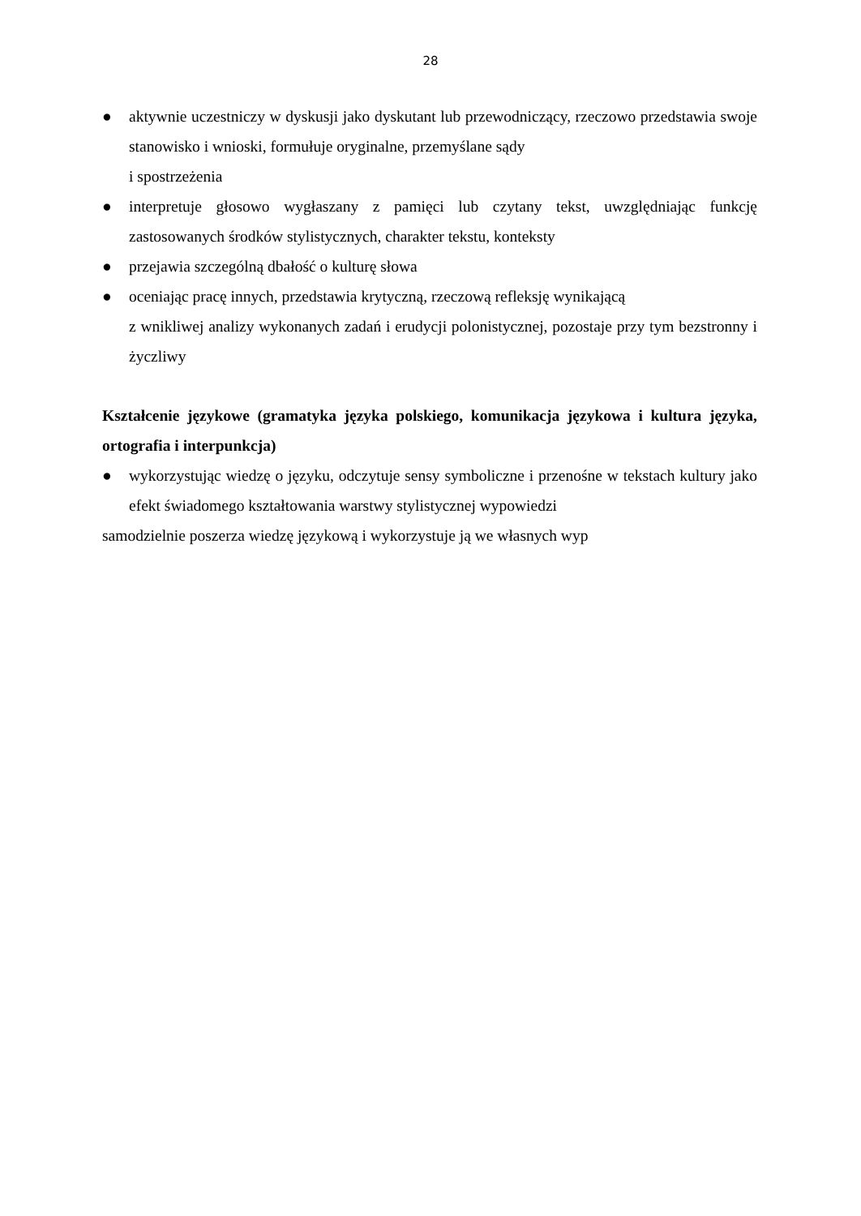28
● aktywnie uczestniczy w dyskusji jako dyskutant lub przewodniczący, rzeczowo przedstawia swoje stanowisko i wnioski, formułuje oryginalne, przemyślane sądy
i spostrzeżenia
● interpretuje głosowo wygłaszany z pamięci lub czytany tekst, uwzględniając funkcję zastosowanych środków stylistycznych, charakter tekstu, konteksty
● przejawia szczególną dbałość o kulturę słowa
● oceniając pracę innych, przedstawia krytyczną, rzeczową refleksję wynikającą
z wnikliwej analizy wykonanych zadań i erudycji polonistycznej, pozostaje przy tym bezstronny i życzliwy
Kształcenie językowe (gramatyka języka polskiego, komunikacja językowa i kultura języka, ortografia i interpunkcja)
● wykorzystując wiedzę o języku, odczytuje sensy symboliczne i przenośne w tekstach kultury jako efekt świadomego kształtowania warstwy stylistycznej wypowiedzi
samodzielnie poszerza wiedzę językową i wykorzystuje ją we własnych wyp